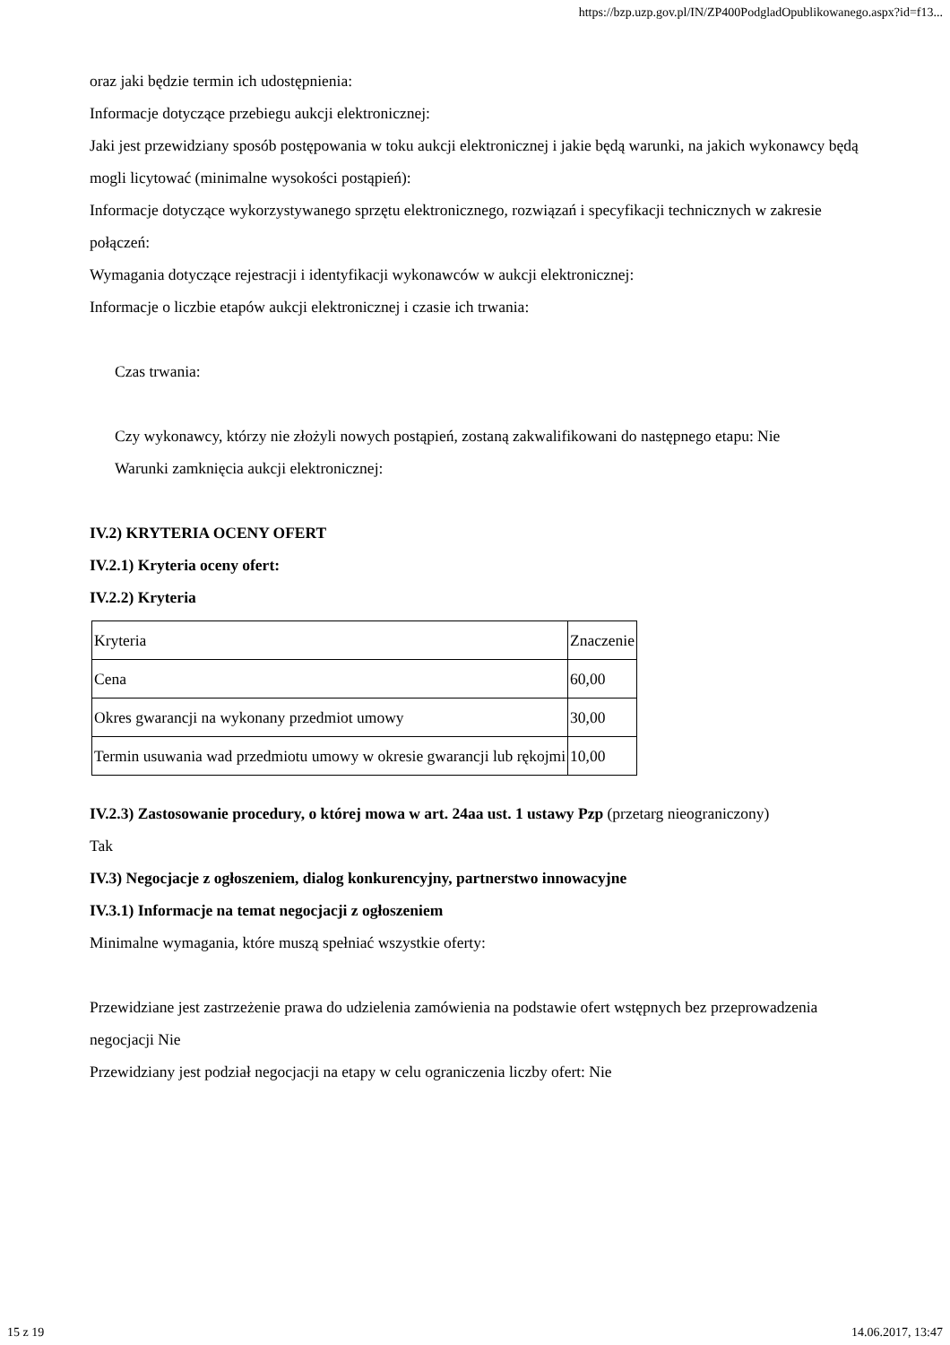https://bzp.uzp.gov.pl/IN/ZP400PodgladOpublikowanego.aspx?id=f13...
oraz jaki będzie termin ich udostępnienia:
Informacje dotyczące przebiegu aukcji elektronicznej:
Jaki jest przewidziany sposób postępowania w toku aukcji elektronicznej i jakie będą warunki, na jakich wykonawcy będą mogli licytować (minimalne wysokości postąpień):
Informacje dotyczące wykorzystywanego sprzętu elektronicznego, rozwiązań i specyfikacji technicznych w zakresie połączeń:
Wymagania dotyczące rejestracji i identyfikacji wykonawców w aukcji elektronicznej:
Informacje o liczbie etapów aukcji elektronicznej i czasie ich trwania:
Czas trwania:
Czy wykonawcy, którzy nie złożyli nowych postąpień, zostaną zakwalifikowani do następnego etapu: Nie
Warunki zamknięcia aukcji elektronicznej:
IV.2) KRYTERIA OCENY OFERT
IV.2.1) Kryteria oceny ofert:
IV.2.2) Kryteria
| Kryteria | Znaczenie |
| Cena | 60,00 |
| Okres gwarancji na wykonany przedmiot umowy | 30,00 |
| Termin usuwania wad przedmiotu umowy w okresie gwarancji lub rękojmi | 10,00 |
IV.2.3) Zastosowanie procedury, o której mowa w art. 24aa ust. 1 ustawy Pzp (przetarg nieograniczony)
Tak
IV.3) Negocjacje z ogłoszeniem, dialog konkurencyjny, partnerstwo innowacyjne
IV.3.1) Informacje na temat negocjacji z ogłoszeniem
Minimalne wymagania, które muszą spełniać wszystkie oferty:
Przewidziane jest zastrzeżenie prawa do udzielenia zamówienia na podstawie ofert wstępnych bez przeprowadzenia negocjacji Nie
Przewidziany jest podział negocjacji na etapy w celu ograniczenia liczby ofert: Nie
15 z 19 14.06.2017, 13:47